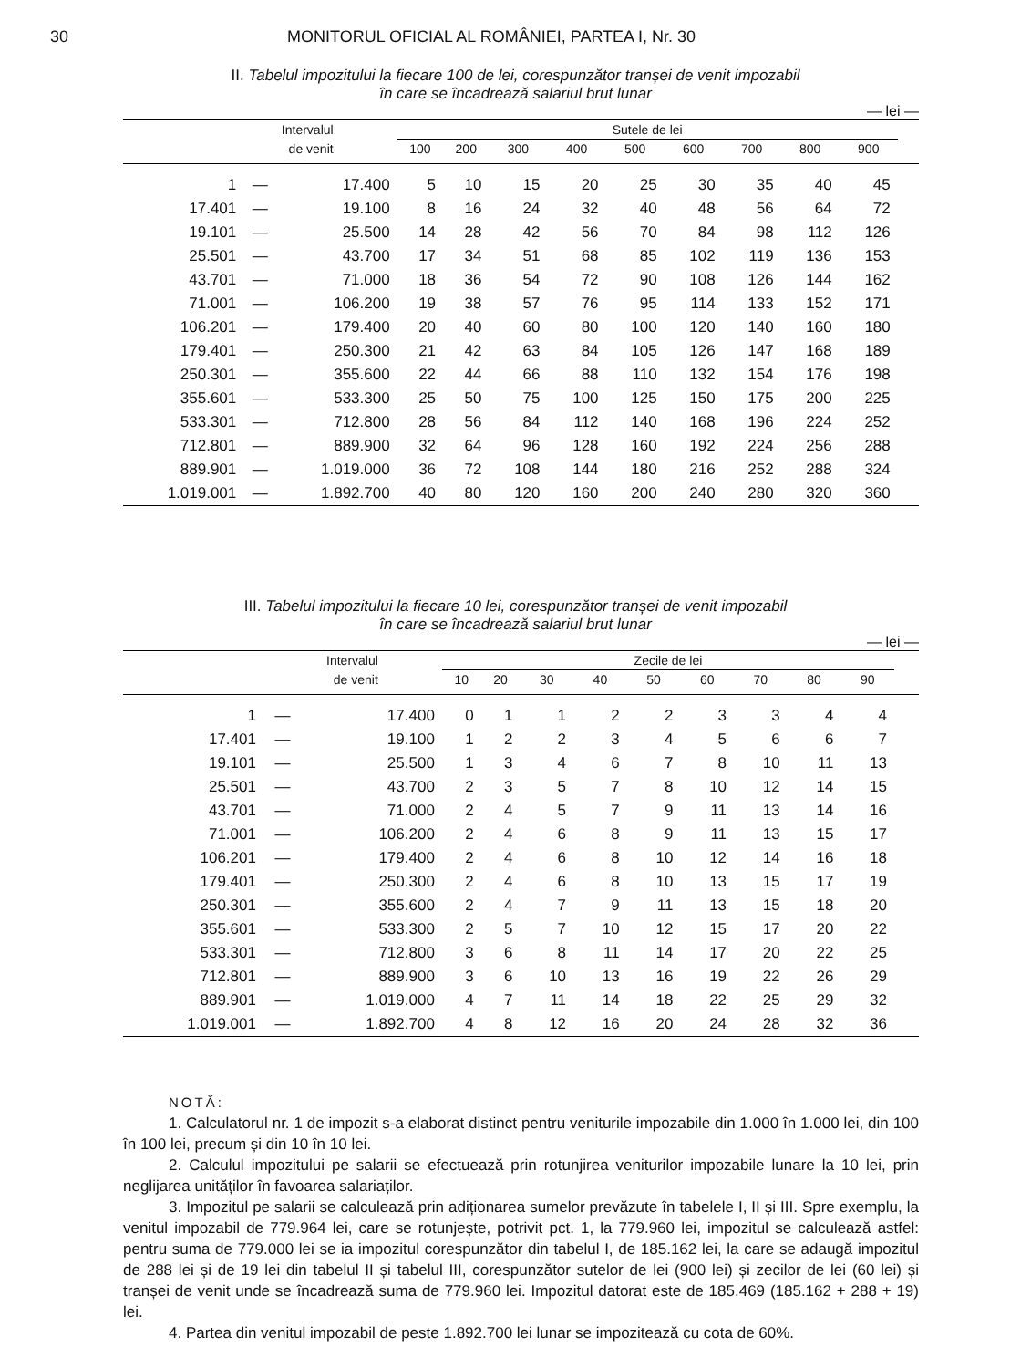30 MONITORUL OFICIAL AL ROMÂNIEI, PARTEA I, Nr. 30
II. Tabelul impozitului la fiecare 100 de lei, corespunzător tranșei de venit impozabil
în care se încadrează salariul brut lunar
— lei —
| Intervalul | | | Sutele de lei | | | | | | | | | |
| --- | --- | --- | --- | --- | --- | --- | --- | --- | --- | --- | --- | --- |
| de venit | | | 100 | 200 | 300 | 400 | 500 | 600 | 700 | 800 | 900 | |
| 1 | — | 17.400 | 5 | 10 | 15 | 20 | 25 | 30 | 35 | 40 | 45 | |
| 17.401 | — | 19.100 | 8 | 16 | 24 | 32 | 40 | 48 | 56 | 64 | 72 | |
| 19.101 | — | 25.500 | 14 | 28 | 42 | 56 | 70 | 84 | 98 | 112 | 126 | |
| 25.501 | — | 43.700 | 17 | 34 | 51 | 68 | 85 | 102 | 119 | 136 | 153 | |
| 43.701 | — | 71.000 | 18 | 36 | 54 | 72 | 90 | 108 | 126 | 144 | 162 | |
| 71.001 | — | 106.200 | 19 | 38 | 57 | 76 | 95 | 114 | 133 | 152 | 171 | |
| 106.201 | — | 179.400 | 20 | 40 | 60 | 80 | 100 | 120 | 140 | 160 | 180 | |
| 179.401 | — | 250.300 | 21 | 42 | 63 | 84 | 105 | 126 | 147 | 168 | 189 | |
| 250.301 | — | 355.600 | 22 | 44 | 66 | 88 | 110 | 132 | 154 | 176 | 198 | |
| 355.601 | — | 533.300 | 25 | 50 | 75 | 100 | 125 | 150 | 175 | 200 | 225 | |
| 533.301 | — | 712.800 | 28 | 56 | 84 | 112 | 140 | 168 | 196 | 224 | 252 | |
| 712.801 | — | 889.900 | 32 | 64 | 96 | 128 | 160 | 192 | 224 | 256 | 288 | |
| 889.901 | — | 1.019.000 | 36 | 72 | 108 | 144 | 180 | 216 | 252 | 288 | 324 | |
| 1.019.001 | — | 1.892.700 | 40 | 80 | 120 | 160 | 200 | 240 | 280 | 320 | 360 | |
III. Tabelul impozitului la fiecare 10 lei, corespunzător tranșei de venit impozabil
în care se încadrează salariul brut lunar
— lei —
| Intervalul | | | Zecile de lei | | | | | | | | | |
| --- | --- | --- | --- | --- | --- | --- | --- | --- | --- | --- | --- | --- |
| de venit | | | 10 | 20 | 30 | 40 | 50 | 60 | 70 | 80 | 90 | |
| 1 | — | 17.400 | 0 | 1 | 1 | 2 | 2 | 3 | 3 | 4 | 4 | |
| 17.401 | — | 19.100 | 1 | 2 | 2 | 3 | 4 | 5 | 6 | 6 | 7 | |
| 19.101 | — | 25.500 | 1 | 3 | 4 | 6 | 7 | 8 | 10 | 11 | 13 | |
| 25.501 | — | 43.700 | 2 | 3 | 5 | 7 | 8 | 10 | 12 | 14 | 15 | |
| 43.701 | — | 71.000 | 2 | 4 | 5 | 7 | 9 | 11 | 13 | 14 | 16 | |
| 71.001 | — | 106.200 | 2 | 4 | 6 | 8 | 9 | 11 | 13 | 15 | 17 | |
| 106.201 | — | 179.400 | 2 | 4 | 6 | 8 | 10 | 12 | 14 | 16 | 18 | |
| 179.401 | — | 250.300 | 2 | 4 | 6 | 8 | 10 | 13 | 15 | 17 | 19 | |
| 250.301 | — | 355.600 | 2 | 4 | 7 | 9 | 11 | 13 | 15 | 18 | 20 | |
| 355.601 | — | 533.300 | 2 | 5 | 7 | 10 | 12 | 15 | 17 | 20 | 22 | |
| 533.301 | — | 712.800 | 3 | 6 | 8 | 11 | 14 | 17 | 20 | 22 | 25 | |
| 712.801 | — | 889.900 | 3 | 6 | 10 | 13 | 16 | 19 | 22 | 26 | 29 | |
| 889.901 | — | 1.019.000 | 4 | 7 | 11 | 14 | 18 | 22 | 25 | 29 | 32 | |
| 1.019.001 | — | 1.892.700 | 4 | 8 | 12 | 16 | 20 | 24 | 28 | 32 | 36 | |
NOTĂ:
1. Calculatorul nr. 1 de impozit s-a elaborat distinct pentru veniturile impozabile din 1.000 în 1.000 lei, din 100 în 100 lei, precum și din 10 în 10 lei.
2. Calculul impozitului pe salarii se efectuează prin rotunjirea veniturilor impozabile lunare la 10 lei, prin neglijarea unităților în favoarea salariaților.
3. Impozitul pe salarii se calculează prin adiționarea sumelor prevăzute în tabelele I, II și III. Spre exemplu, la venitul impozabil de 779.964 lei, care se rotunjește, potrivit pct. 1, la 779.960 lei, impozitul se calculează astfel: pentru suma de 779.000 lei se ia impozitul corespunzător din tabelul I, de 185.162 lei, la care se adaugă impozitul de 288 lei și de 19 lei din tabelul II și tabelul III, corespunzător sutelor de lei (900 lei) și zecilor de lei (60 lei) și tranșei de venit unde se încadrează suma de 779.960 lei. Impozitul datorat este de 185.469 (185.162 + 288 + 19) lei.
4. Partea din venitul impozabil de peste 1.892.700 lei lunar se impozitează cu cota de 60%.